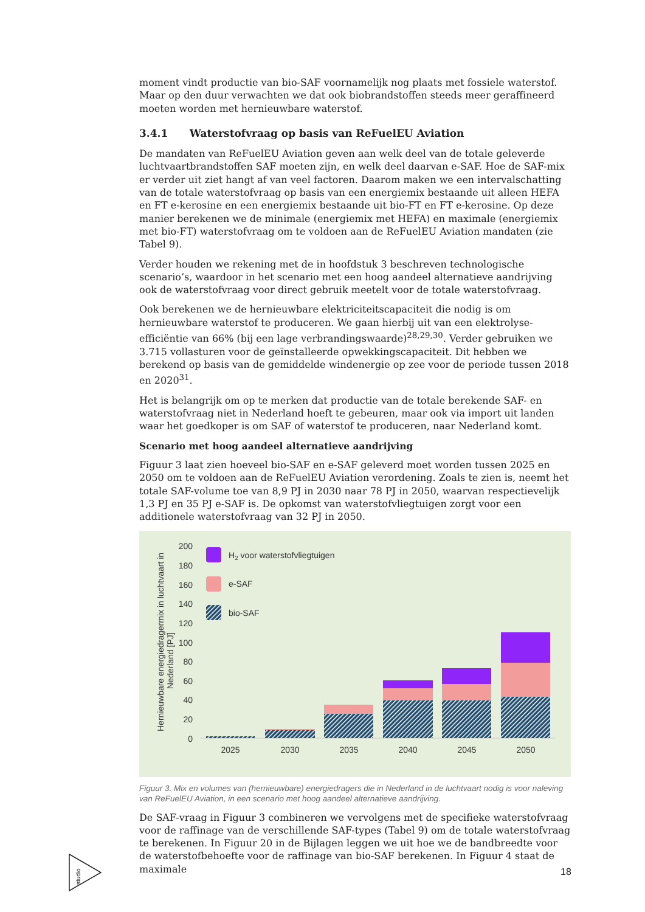moment vindt productie van bio-SAF voornamelijk nog plaats met fossiele waterstof. Maar op den duur verwachten we dat ook biobrandstoffen steeds meer geraffineerd moeten worden met hernieuwbare waterstof.
3.4.1 Waterstofvraag op basis van ReFuelEU Aviation
De mandaten van ReFuelEU Aviation geven aan welk deel van de totale geleverde luchtvaartbrandstoffen SAF moeten zijn, en welk deel daarvan e-SAF. Hoe de SAF-mix er verder uit ziet hangt af van veel factoren. Daarom maken we een intervalschatting van de totale waterstofvraag op basis van een energiemix bestaande uit alleen HEFA en FT e-kerosine en een energiemix bestaande uit bio-FT en FT e-kerosine. Op deze manier berekenen we de minimale (energiemix met HEFA) en maximale (energiemix met bio-FT) waterstofvraag om te voldoen aan de ReFuelEU Aviation mandaten (zie Tabel 9).
Verder houden we rekening met de in hoofdstuk 3 beschreven technologische scenario’s, waardoor in het scenario met een hoog aandeel alternatieve aandrijving ook de waterstofvraag voor direct gebruik meetelt voor de totale waterstofvraag.
Ook berekenen we de hernieuwbare elektriciteitscapaciteit die nodig is om hernieuwbare waterstof te produceren. We gaan hierbij uit van een elektrolyse-efficiëntie van 66% (bij een lage verbrandingswaarde)<sup>28,29,30</sup>. Verder gebruiken we 3.715 vollasturen voor de geïnstalleerde opwekkingscapaciteit. Dit hebben we berekend op basis van de gemiddelde windenergie op zee voor de periode tussen 2018 en 2020<sup>31</sup>.
Het is belangrijk om op te merken dat productie van de totale berekende SAF- en waterstofvraag niet in Nederland hoeft te gebeuren, maar ook via import uit landen waar het goedkoper is om SAF of waterstof te produceren, naar Nederland komt.
Scenario met hoog aandeel alternatieve aandrijving
Figuur 3 laat zien hoeveel bio-SAF en e-SAF geleverd moet worden tussen 2025 en 2050 om te voldoen aan de ReFuelEU Aviation verordening. Zoals te zien is, neemt het totale SAF-volume toe van 8,9 PJ in 2030 naar 78 PJ in 2050, waarvan respectievelijk 1,3 PJ en 35 PJ e-SAF is. De opkomst van waterstofvliegtuigen zorgt voor een additionele waterstofvraag van 32 PJ in 2050.
Hernieuwbare energiedragermix in luchtvaart in
Nederland [PJ]
200
180
160
140
120
100
80
60
40
20
0
2025
2030
2035
2040
2045
2050
H2 voor waterstofvliegtuigen
e-SAF
bio-SAF
Figuur 3. Mix en volumes van (hernieuwbare) energiedragers die in Nederland in de luchtvaart nodig is voor naleving van ReFuelEU Aviation, in een scenario met hoog aandeel alternatieve aandrijving.
De SAF-vraag in Figuur 3 combineren we vervolgens met de specifieke waterstofvraag voor de raffinage van de verschillende SAF-types (Tabel 9) om de totale waterstofvraag te berekenen. In Figuur 20 in de Bijlagen leggen we uit hoe we de bandbreedte voor de waterstofbehoefte voor de raffinage van bio-SAF berekenen. In Figuur 4 staat de maximale
studio
18